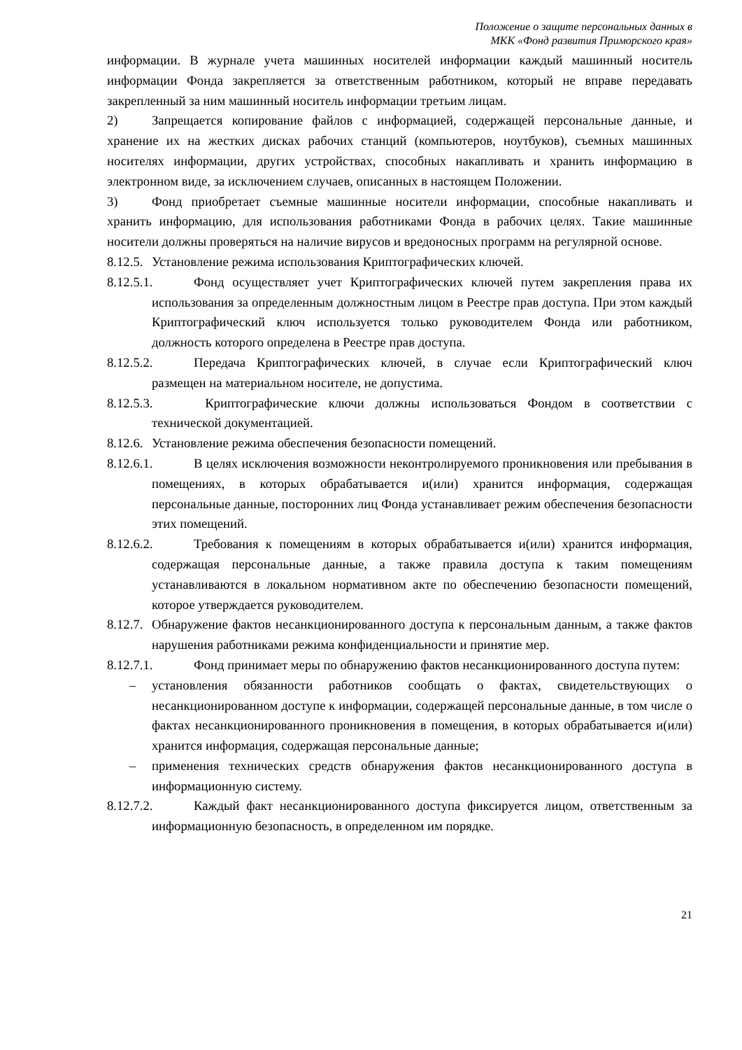Положение о защите персональных данных в
МКК «Фонд развития Приморского края»
информации. В журнале учета машинных носителей информации каждый машинный носитель информации Фонда закрепляется за ответственным работником, который не вправе передавать закрепленный за ним машинный носитель информации третьим лицам.
2) Запрещается копирование файлов с информацией, содержащей персональные данные, и хранение их на жестких дисках рабочих станций (компьютеров, ноутбуков), съемных машинных носителях информации, других устройствах, способных накапливать и хранить информацию в электронном виде, за исключением случаев, описанных в настоящем Положении.
3) Фонд приобретает съемные машинные носители информации, способные накапливать и хранить информацию, для использования работниками Фонда в рабочих целях. Такие машинные носители должны проверяться на наличие вирусов и вредоносных программ на регулярной основе.
8.12.5. Установление режима использования Криптографических ключей.
8.12.5.1. Фонд осуществляет учет Криптографических ключей путем закрепления права их использования за определенным должностным лицом в Реестре прав доступа. При этом каждый Криптографический ключ используется только руководителем Фонда или работником, должность которого определена в Реестре прав доступа.
8.12.5.2. Передача Криптографических ключей, в случае если Криптографический ключ размещен на материальном носителе, не допустима.
8.12.5.3. Криптографические ключи должны использоваться Фондом в соответствии с технической документацией.
8.12.6. Установление режима обеспечения безопасности помещений.
8.12.6.1. В целях исключения возможности неконтролируемого проникновения или пребывания в помещениях, в которых обрабатывается и(или) хранится информация, содержащая персональные данные, посторонних лиц Фонда устанавливает режим обеспечения безопасности этих помещений.
8.12.6.2. Требования к помещениям в которых обрабатывается и(или) хранится информация, содержащая персональные данные, а также правила доступа к таким помещениям устанавливаются в локальном нормативном акте по обеспечению безопасности помещений, которое утверждается руководителем.
8.12.7. Обнаружение фактов несанкционированного доступа к персональным данным, а также фактов нарушения работниками режима конфиденциальности и принятие мер.
8.12.7.1. Фонд принимает меры по обнаружению фактов несанкционированного доступа путем:
– установления обязанности работников сообщать о фактах, свидетельствующих о несанкционированном доступе к информации, содержащей персональные данные, в том числе о фактах несанкционированного проникновения в помещения, в которых обрабатывается и(или) хранится информация, содержащая персональные данные;
– применения технических средств обнаружения фактов несанкционированного доступа в информационную систему.
8.12.7.2. Каждый факт несанкционированного доступа фиксируется лицом, ответственным за информационную безопасность, в определенном им порядке.
21